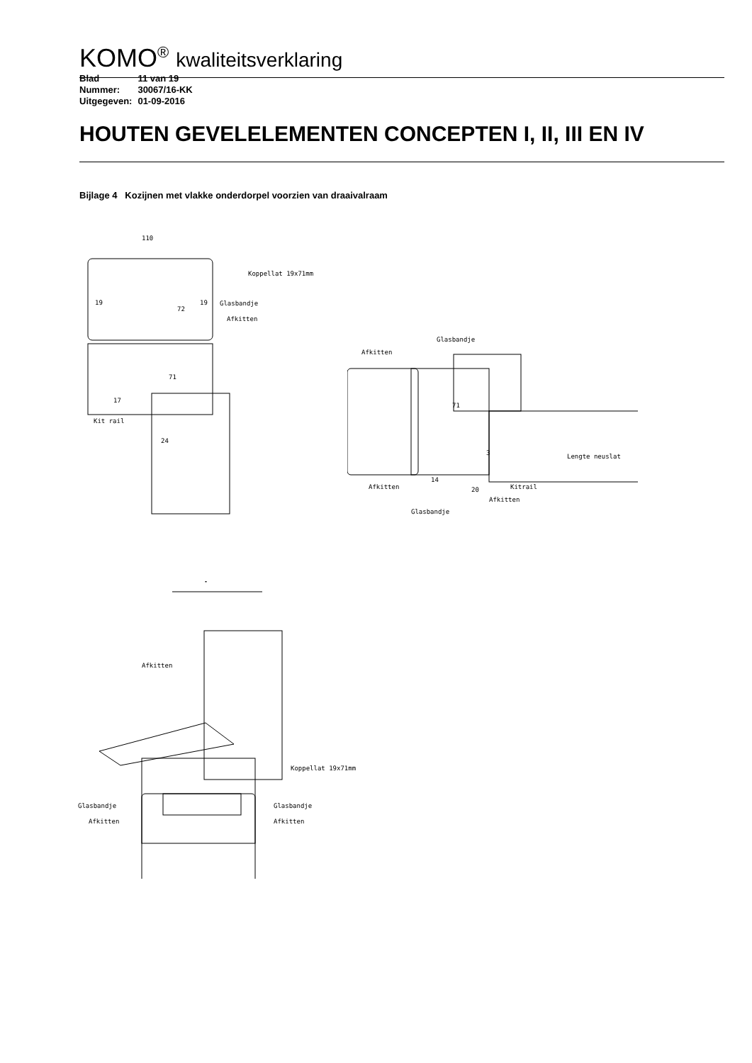KOMO<sup>®</sup> kwaliteitsverklaring
| Blad | 11 van 19 |
| Nummer: | 30067/16-KK |
| Uitgegeven: | 01-09-2016 |
HOUTEN GEVELELEMENTEN CONCEPTEN I, II, III EN IV
Bijlage 4 Kozijnen met vlakke onderdorpel voorzien van draaivalraam
110
Koppellat 19x71mm
Glasbandje
Afkitten
Kit rail
19
72
19
71
24
17
Glasbandje
Afkitten
Afkitten
Glasbandje
Lengte neuslat
Kitrail
Afkitten
20
14
3
71
Afkitten
Koppellat 19x71mm
Glasbandje
Glasbandje
Afkitten
Afkitten